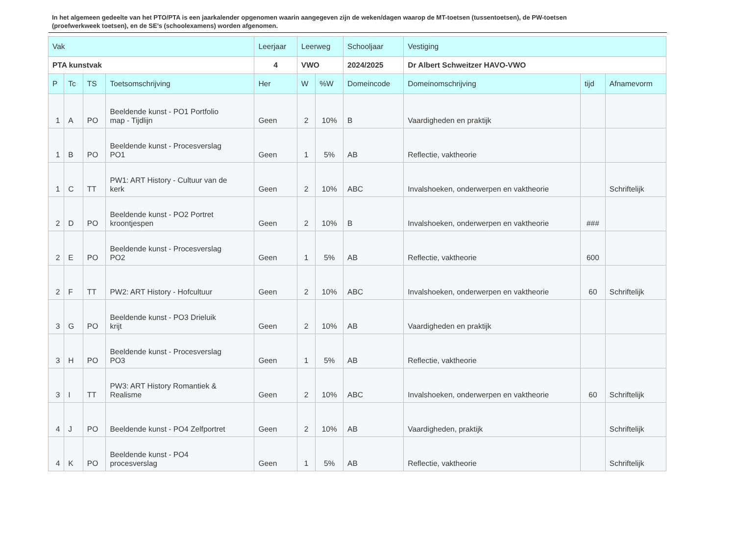In het algemeen gedeelte van het PTO/PTA is een jaarkalender opgenomen waarin aangegeven zijn de weken/dagen waarop de MT-toetsen (tussentoetsen), de PW-toetsen (proefwerkweek toetsen), en de SE’s (schoolexamens) worden afgenomen.
| Vak | | | | Leerjaar | Leerweg | | Schooljaar | Vestiging | | |
| --- | --- | --- | --- | --- | --- | --- | --- | --- | --- | --- |
| PTA kunstvak | | | | 4 | VWO | | 2024/2025 | Dr Albert Schweitzer HAVO-VWO | | |
| P | Tc | TS | Toetsomschrijving | Her | W | %W | Domeincode | Domeinomschrijving | tijd | Afnamevorm |
| 1 | A | PO | Beeldende kunst - PO1 Portfolio map - Tijdlijn | Geen | 2 | 10% | B | Vaardigheden en praktijk | | |
| 1 | B | PO | Beeldende kunst - Procesverslag PO1 | Geen | 1 | 5% | AB | Reflectie, vaktheorie | | |
| 1 | C | TT | PW1: ART History - Cultuur van de kerk | Geen | 2 | 10% | ABC | Invalshoeken, onderwerpen en vaktheorie | | Schriftelijk |
| 2 | D | PO | Beeldende kunst - PO2 Portret kroontjespen | Geen | 2 | 10% | B | Invalshoeken, onderwerpen en vaktheorie | ### | |
| 2 | E | PO | Beeldende kunst - Procesverslag PO2 | Geen | 1 | 5% | AB | Reflectie, vaktheorie | 600 | |
| 2 | F | TT | PW2: ART History - Hofcultuur | Geen | 2 | 10% | ABC | Invalshoeken, onderwerpen en vaktheorie | 60 | Schriftelijk |
| 3 | G | PO | Beeldende kunst - PO3 Drieluik krijt | Geen | 2 | 10% | AB | Vaardigheden en praktijk | | |
| 3 | H | PO | Beeldende kunst - Procesverslag PO3 | Geen | 1 | 5% | AB | Reflectie, vaktheorie | | |
| 3 | I | TT | PW3: ART History Romantiek & Realisme | Geen | 2 | 10% | ABC | Invalshoeken, onderwerpen en vaktheorie | 60 | Schriftelijk |
| 4 | J | PO | Beeldende kunst - PO4 Zelfportret | Geen | 2 | 10% | AB | Vaardigheden, praktijk | | Schriftelijk |
| 4 | K | PO | Beeldende kunst - PO4 procesverslag | Geen | 1 | 5% | AB | Reflectie, vaktheorie | | Schriftelijk |